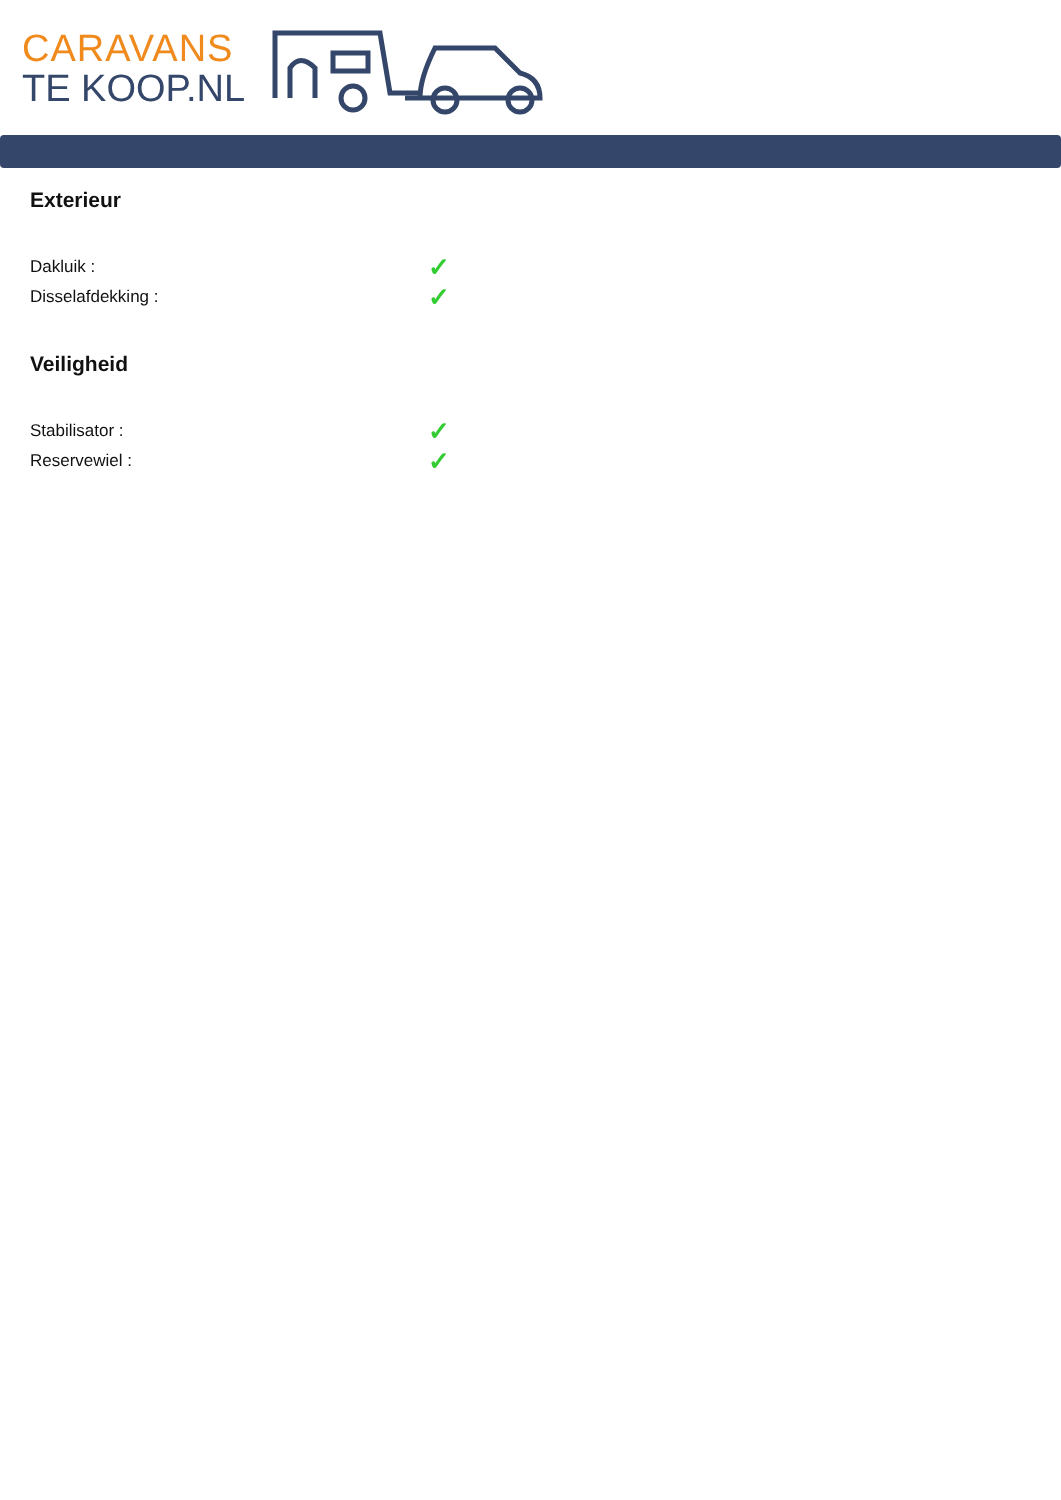CARAVANS
TE KOOP.NL
Exterieur
Dakluik : ✓
Disselafdekking : ✓
Veiligheid
Stabilisator : ✓
Reservewiel : ✓